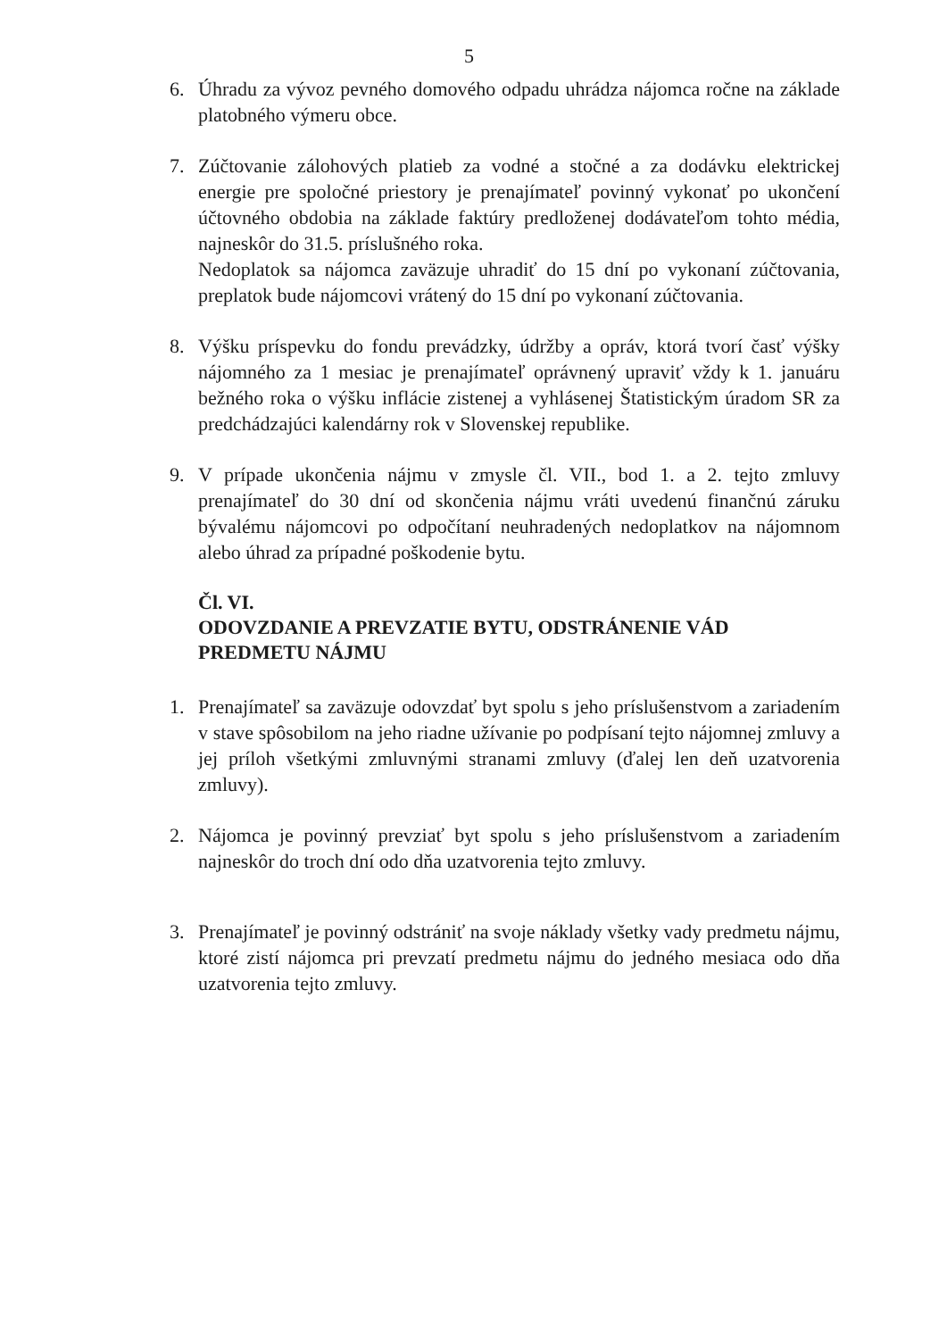5
6. Úhradu za vývoz pevného domového odpadu uhrádza nájomca ročne na základe platobného výmeru obce.
7. Zúčtovanie zálohových platieb za vodné a stočné a za dodávku elektrickej energie pre spoločné priestory je prenajímateľ povinný vykonať po ukončení účtovného obdobia na základe faktúry predloženej dodávateľom tohto média, najneskôr do 31.5. príslušného roka.
Nedoplatok sa nájomca zaväzuje uhradiť do 15 dní po vykonaní zúčtovania, preplatok bude nájomcovi vrátený do 15 dní po vykonaní zúčtovania.
8. Výšku príspevku do fondu prevádzky, údržby a opráv, ktorá tvorí časť výšky nájomného za 1 mesiac je prenajímateľ oprávnený upraviť vždy k 1. januáru bežného roka o výšku inflácie zistenej a vyhlásenej Štatistickým úradom SR za predchádzajúci kalendárny rok v Slovenskej republike.
9. V prípade ukončenia nájmu v zmysle čl. VII., bod 1. a 2. tejto zmluvy prenajímateľ do 30 dní od skončenia nájmu vráti uvedenú finančnú záruku bývalému nájomcovi po odpočítaní neuhradených nedoplatkov na nájomnom alebo úhrad za prípadné poškodenie bytu.
Čl. VI.
ODOVZDANIE A PREVZATIE BYTU, ODSTRÁNENIE VÁD PREDMETU NÁJMU
1. Prenajímateľ sa zaväzuje odovzdať byt spolu s jeho príslušenstvom a zariadením v stave spôsobilom na jeho riadne užívanie po podpísaní tejto nájomnej zmluvy a jej príloh všetkými zmluvnými stranami zmluvy (ďalej len deň uzatvorenia zmluvy).
2. Nájomca je povinný prevziať byt spolu s jeho príslušenstvom a zariadením najneskôr do troch dní odo dňa uzatvorenia tejto zmluvy.
3. Prenajímateľ je povinný odstrániť na svoje náklady všetky vady predmetu nájmu, ktoré zistí nájomca pri prevzatí predmetu nájmu do jedného mesiaca odo dňa uzatvorenia tejto zmluvy.